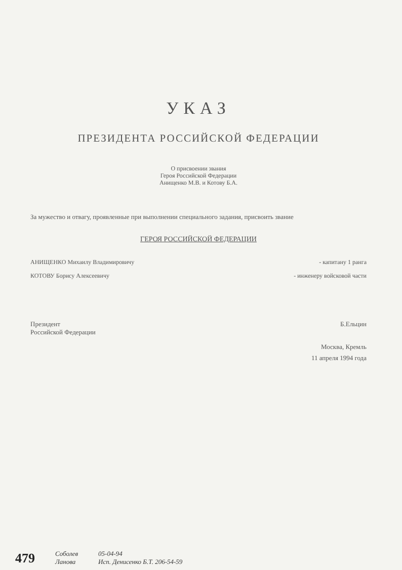УКАЗ
ПРЕЗИДЕНТА РОССИЙСКОЙ ФЕДЕРАЦИИ
О присвоении звания
Героя Российской Федерации
Анищенко М.В. и Котову Б.А.
За мужество и отвагу, проявленные при выполнении специального задания, присвоить звание
ГЕРОЯ РОССИЙСКОЙ ФЕДЕРАЦИИ
АНИЩЕНКО Михаилу Владимировичу - капитану 1 ранга
КОТОВУ Борису Алексеевичу - инженеру войсковой части
Президент
Российской Федерации Б.Ельцин
Москва, Кремль
11 апреля 1994 года
479 Соболев
Ланова 05-04-94
Исп. Денисенко Б.Т. 206-54-59